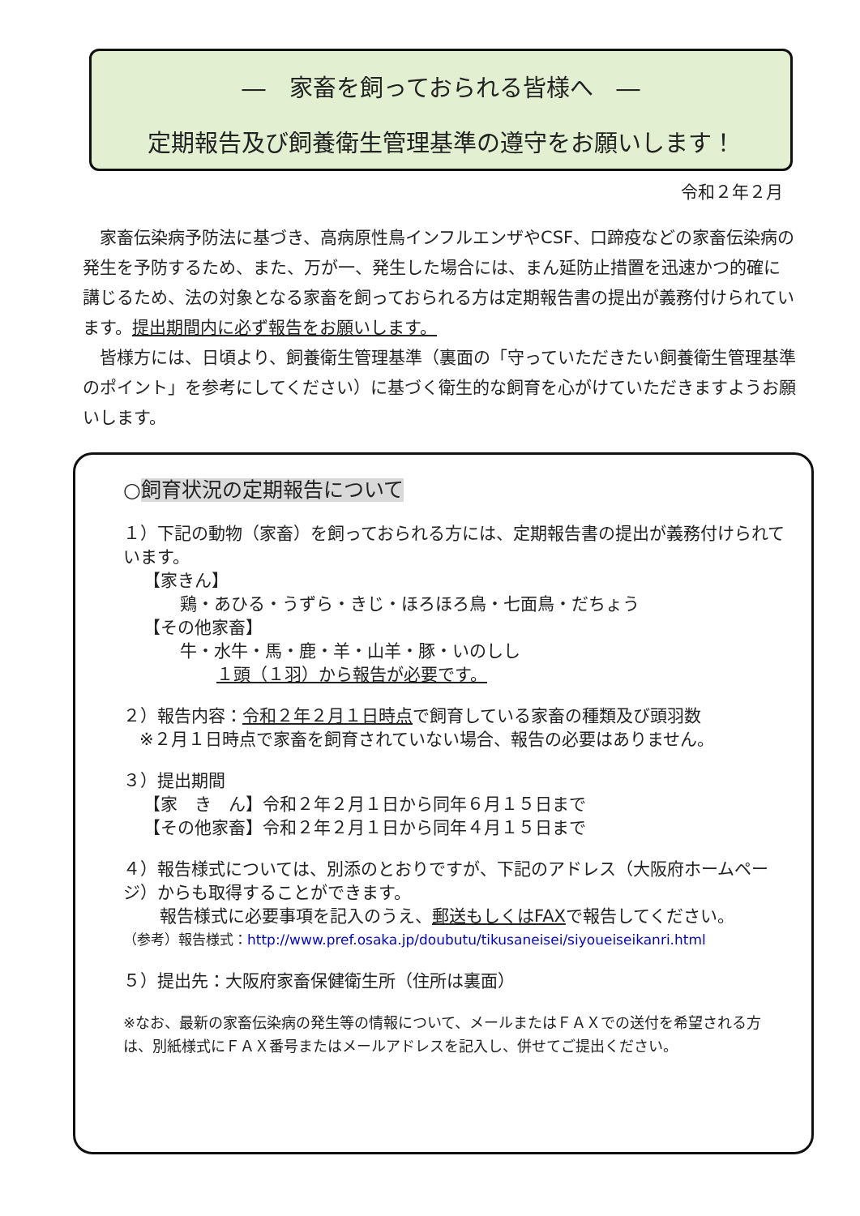―　家畜を飼っておられる皆様へ　―
定期報告及び飼養衛生管理基準の遵守をお願いします！
令和２年２月
家畜伝染病予防法に基づき、高病原性鳥インフルエンザやCSF、口蹄疫などの家畜伝染病の発生を予防するため、また、万が一、発生した場合には、まん延防止措置を迅速かつ的確に講じるため、法の対象となる家畜を飼っておられる方は定期報告書の提出が義務付けられています。提出期間内に必ず報告をお願いします。
皆様方には、日頃より、飼養衛生管理基準（裏面の「守っていただきたい飼養衛生管理基準のポイント」を参考にしてください）に基づく衛生的な飼育を心がけていただきますようお願いします。
○飼育状況の定期報告について
１）下記の動物（家畜）を飼っておられる方には、定期報告書の提出が義務付けられています。
【家きん】
鶏・あひる・うずら・きじ・ほろほろ鳥・七面鳥・だちょう
【その他家畜】
牛・水牛・馬・鹿・羊・山羊・豚・いのしし
１頭（１羽）から報告が必要です。
２）報告内容：令和２年２月１日時点で飼育している家畜の種類及び頭羽数
※２月１日時点で家畜を飼育されていない場合、報告の必要はありません。
３）提出期間
【家　き　ん】令和２年２月１日から同年６月１５日まで
【その他家畜】令和２年２月１日から同年４月１５日まで
４）報告様式については、別添のとおりですが、下記のアドレス（大阪府ホームページ）からも取得することができます。
報告様式に必要事項を記入のうえ、郵送もしくはFAXで報告してください。
（参考）報告様式：http://www.pref.osaka.jp/doubutu/tikusaneisei/siyoueiseikanri.html
５）提出先：大阪府家畜保健衛生所（住所は裏面）
※なお、最新の家畜伝染病の発生等の情報について、メールまたはＦＡＸでの送付を希望される方は、別紙様式にＦＡＸ番号またはメールアドレスを記入し、併せてご提出ください。